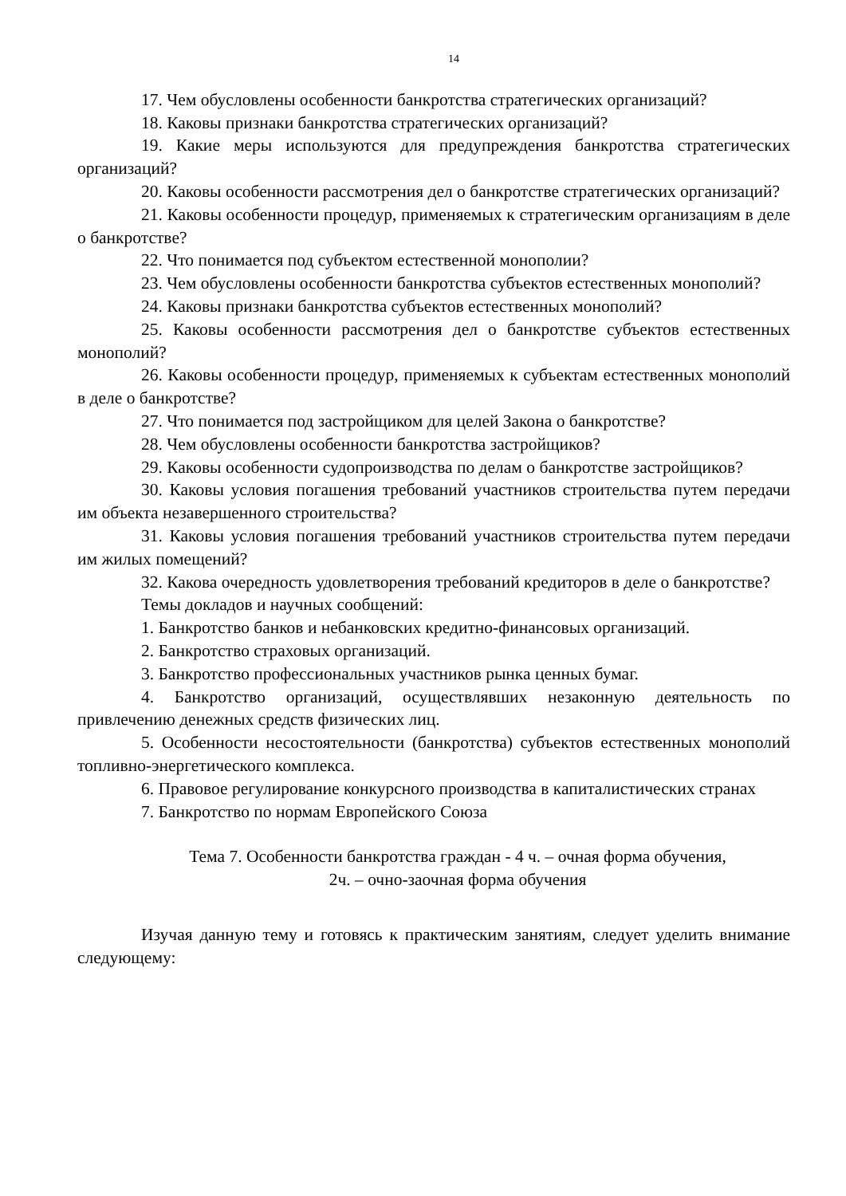14
17. Чем обусловлены особенности банкротства стратегических организаций?
18. Каковы признаки банкротства стратегических организаций?
19. Какие меры используются для предупреждения банкротства стратегических организаций?
20. Каковы особенности рассмотрения дел о банкротстве стратегических организаций?
21. Каковы особенности процедур, применяемых к стратегическим организациям в деле о банкротстве?
22. Что понимается под субъектом естественной монополии?
23. Чем обусловлены особенности банкротства субъектов естественных монополий?
24. Каковы признаки банкротства субъектов естественных монополий?
25. Каковы особенности рассмотрения дел о банкротстве субъектов естественных монополий?
26. Каковы особенности процедур, применяемых к субъектам естественных монополий в деле о банкротстве?
27. Что понимается под застройщиком для целей Закона о банкротстве?
28. Чем обусловлены особенности банкротства застройщиков?
29. Каковы особенности судопроизводства по делам о банкротстве застройщиков?
30. Каковы условия погашения требований участников строительства путем передачи им объекта незавершенного строительства?
31. Каковы условия погашения требований участников строительства путем передачи им жилых помещений?
32. Какова очередность удовлетворения требований кредиторов в деле о банкротстве?
Темы докладов и научных сообщений:
1. Банкротство банков и небанковских кредитно-финансовых организаций.
2. Банкротство страховых организаций.
3. Банкротство профессиональных участников рынка ценных бумаг.
4. Банкротство организаций, осуществлявших незаконную деятельность по привлечению денежных средств физических лиц.
5. Особенности несостоятельности (банкротства) субъектов естественных монополий топливно-энергетического комплекса.
6. Правовое регулирование конкурсного производства в капиталистических странах
7. Банкротство по нормам Европейского Союза
Тема 7. Особенности банкротства граждан - 4 ч. – очная форма обучения,
2ч. – очно-заочная форма обучения
Изучая данную тему и готовясь к практическим занятиям, следует уделить внимание следующему: